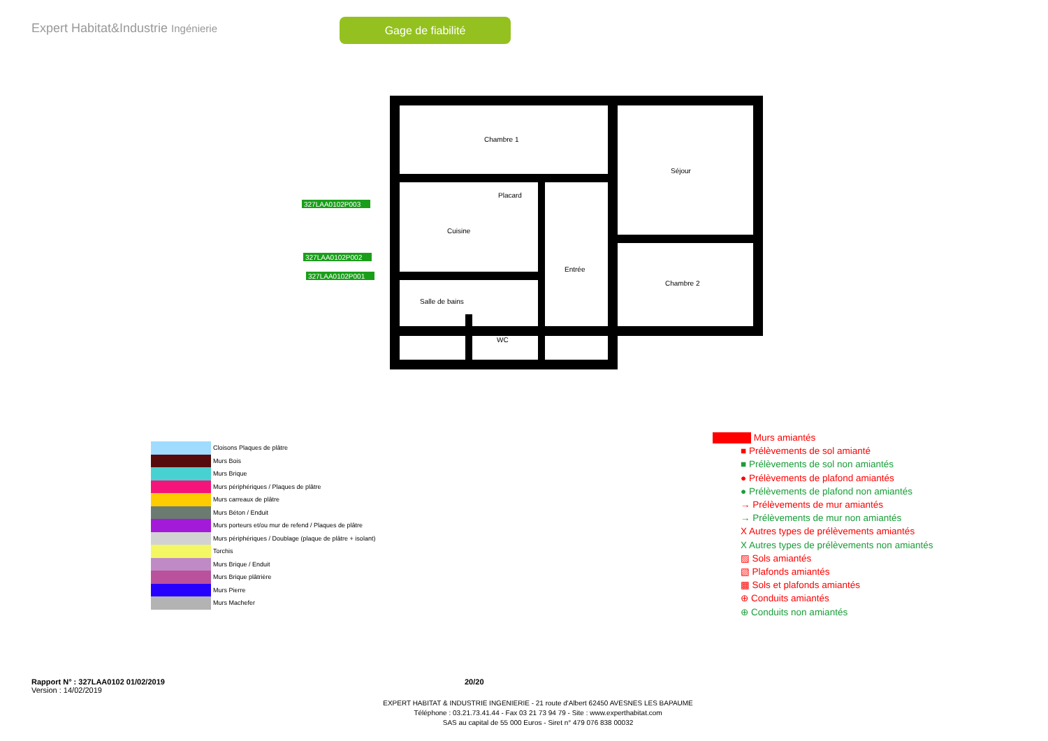Expert Habitat&Industrie Ingénierie
Gage de fiabilité
Chambre 1
Séjour
Cuisine
Placard
Entrée
Chambre 2
Salle de bains
WC
327LAA0102P003
327LAA0102P003
327LAA0102P002
327LAA0102P001
| | Cloisons Plaques de plâtre |
| | Murs Bois |
| | Murs Brique |
| | Murs périphériques / Plaques de plâtre |
| | Murs carreaux de plâtre |
| | Murs Béton / Enduit |
| | Murs porteurs et/ou mur de refend / Plaques de plâtre |
| | Murs périphériques / Doublage (plaque de plâtre + isolant) |
| | Torchis |
| | Murs Brique / Enduit |
| | Murs Brique plâtrière |
| | Murs Pierre |
| | Murs Machefer |
Murs amiantés
■ Prélèvements de sol amianté
■ Prélèvements de sol non amiantés
● Prélèvements de plafond amiantés
● Prélèvements de plafond non amiantés
→ Prélèvements de mur amiantés
→ Prélèvements de mur non amiantés
X Autres types de prélèvements amiantés
X Autres types de prélèvements non amiantés
▨ Sols amiantés
▧ Plafonds amiantés
▩ Sols et plafonds amiantés
⊕ Conduits amiantés
⊕ Conduits non amiantés
Rapport N° : 327LAA0102 01/02/2019
Version : 14/02/2019
20/20
EXPERT HABITAT & INDUSTRIE INGENIERIE - 21 route d'Albert 62450 AVESNES LES BAPAUME
Téléphone : 03.21.73.41.44 - Fax 03 21 73 94 79 - Site : www.experthabitat.com
SAS au capital de 55 000 Euros - Siret n° 479 076 838 00032